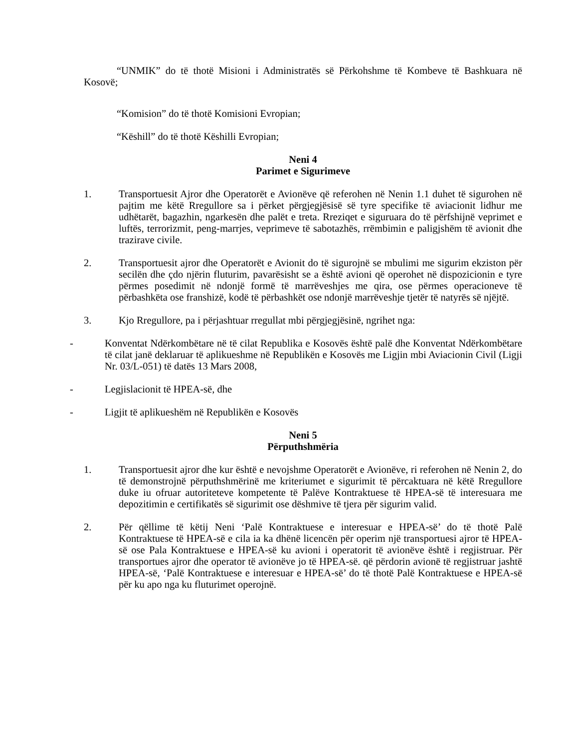“UNMIK” do të thotë Misioni i Administratës së Përkohshme të Kombeve të Bashkuara në Kosovë;
“Komision” do të thotë Komisioni Evropian;
“Këshill” do të thotë Këshilli Evropian;
Neni 4
Parimet e Sigurimeve
1. Transportuesit Ajror dhe Operatorët e Avionëve që referohen në Nenin 1.1 duhet të sigurohen në pajtim me këtë Rregullore sa i përket përgjegjësisë së tyre specifike të aviacionit lidhur me udhëtarët, bagazhin, ngarkesën dhe palët e treta. Rreziqet e siguruara do të përfshijnë veprimet e luftës, terrorizmit, peng-marrjes, veprimeve të sabotazhës, rrëmbimin e paligjshëm të avionit dhe trazirave civile.
2. Transportuesit ajror dhe Operatorët e Avionit do të sigurojnë se mbulimi me sigurim ekziston për secilën dhe çdo njërin fluturim, pavarësisht se a është avioni që operohet në dispozicionin e tyre përmes posedimit në ndonjë formë të marrëveshjes me qira, ose përmes operacioneve të përbashkëta ose franshizë, kodë të përbashkët ose ndonjë marrëveshje tjetër të natyrës së njëjtë.
3. Kjo Rregullore, pa i përjashtuar rregullat mbi përgjegjësinë, ngrihet nga:
- Konventat Ndërkombëtare në të cilat Republika e Kosovës është palë dhe Konventat Ndërkombëtare të cilat janë deklaruar të aplikueshme në Republikën e Kosovës me Ligjin mbi Aviacionin Civil (Ligji Nr. 03/L-051) të datës 13 Mars 2008,
- Legjislacionit të HPEA-së, dhe
- Ligjit të aplikueshëm në Republikën e Kosovës
Neni 5
Përputhshmëria
1. Transportuesit ajror dhe kur është e nevojshme Operatorët e Avionëve, ri referohen në Nenin 2, do të demonstrojnë përputhshmërinë me kriteriumet e sigurimit të përcaktuara në këtë Rregullore duke iu ofruar autoriteteve kompetente të Palëve Kontraktuese të HPEA-së të interesuara me depozitimin e certifikatës së sigurimit ose dëshmive të tjera për sigurim valid.
2. Për qëllime të këtij Neni ‘Palë Kontraktuese e interesuar e HPEA-së’ do të thotë Palë Kontraktuese të HPEA-së e cila ia ka dhënë licencën për operim një transportuesi ajror të HPEA-së ose Pala Kontraktuese e HPEA-së ku avioni i operatorit të avionëve është i regjistruar. Për transportues ajror dhe operator të avionëve jo të HPEA-së. që përdorin avionë të regjistruar jashtë HPEA-së, ‘Palë Kontraktuese e interesuar e HPEA-së’ do të thotë Palë Kontraktuese e HPEA-së për ku apo nga ku fluturimet operojnë.